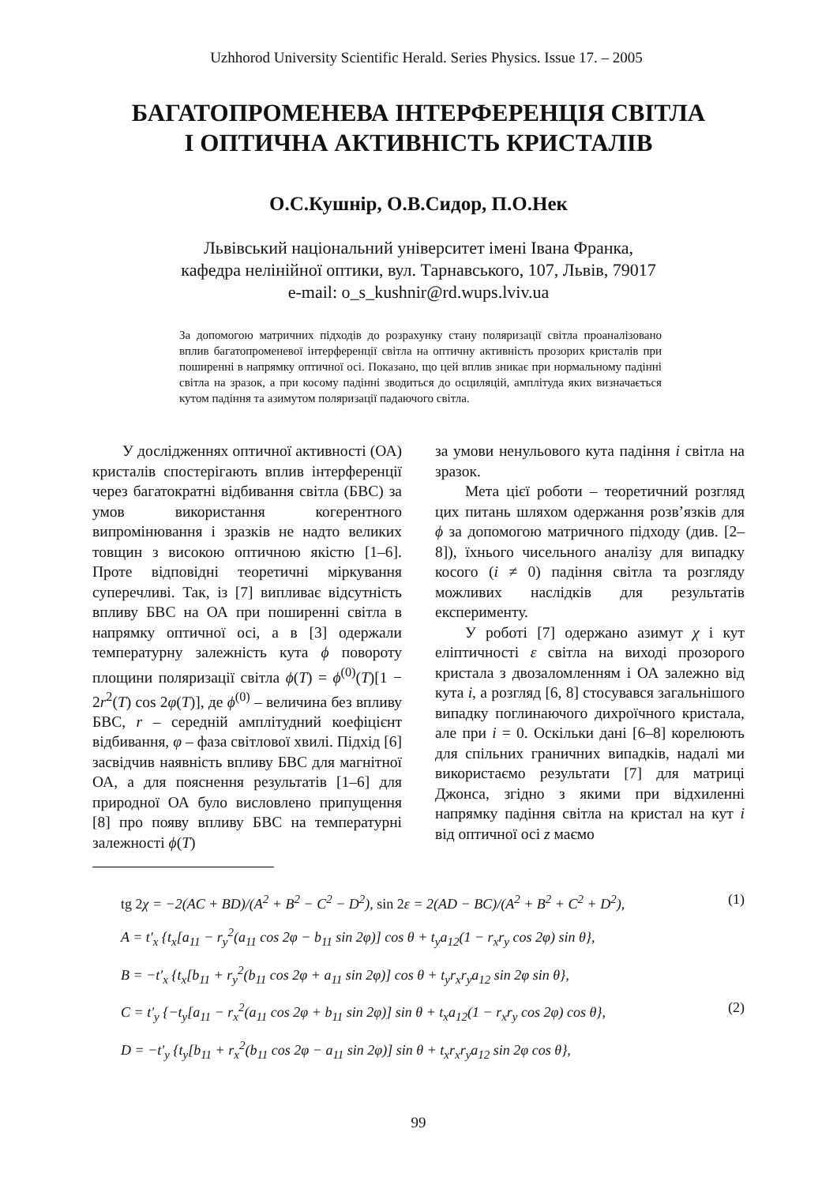Uzhhorod University Scientific Herald. Series Physics. Issue 17. – 2005
БАГАТОПРОМЕНЕВА ІНТЕРФЕРЕНЦІЯ СВІТЛА
І ОПТИЧНА АКТИВНІСТЬ КРИСТАЛІВ
О.С.Кушнір, О.В.Сидор, П.О.Нек
Львівський національний університет імені Івана Франка,
кафедра нелінійної оптики, вул. Тарнавського, 107, Львів, 79017
e-mail: o_s_kushnir@rd.wups.lviv.ua
За допомогою матричних підходів до розрахунку стану поляризації світла проаналізовано вплив багатопроменевої інтерференції світла на оптичну активність прозорих кристалів при поширенні в напрямку оптичної осі. Показано, що цей вплив зникає при нормальному падінні світла на зразок, а при косому падінні зводиться до осциляцій, амплітуда яких визначається кутом падіння та азимутом поляризації падаючого світла.
У дослідженнях оптичної активності (ОА) кристалів спостерігають вплив інтерференції через багатократні відбивання світла (БВС) за умов використання когерентного випромінювання і зразків не надто великих товщин з високою оптичною якістю [1–6]. Проте відповідні теоретичні міркування суперечливі. Так, із [7] випливає відсутність впливу БВС на ОА при поширенні світла в напрямку оптичної осі, а в [3] одержали температурну залежність кута ϕ повороту площини поляризації світла ϕ(T) = ϕ<sup>(0)</sup>(T)[1 − 2r<sup>2</sup>(T) cos 2φ(T)], де ϕ<sup>(0)</sup> – величина без впливу БВС, r – середній амплітудний коефіцієнт відбивання, φ – фаза світлової хвилі. Підхід [6] засвідчив наявність впливу БВС для магнітної ОА, а для пояснення результатів [1–6] для природної ОА було висловлено припущення [8] про появу впливу БВС на температурні залежності ϕ(T)
за умови ненульового кута падіння i світла на зразок.
Мета цієї роботи – теоретичний розгляд цих питань шляхом одержання розв’язків для ϕ за допомогою матричного підходу (див. [2–8]), їхнього чисельного аналізу для випадку косого (i ≠ 0) падіння світла та розгляду можливих наслідків для результатів експерименту.
У роботі [7] одержано азимут χ і кут еліптичності ε світла на виході прозорого кристала з двозаломленням і ОА залежно від кута i, а розгляд [6, 8] стосувався загальнішого випадку поглинаючого дихроїчного кристала, але при i = 0. Оскільки дані [6–8] корелюють для спільних граничних випадків, надалі ми використаємо результати [7] для матриці Джонса, згідно з якими при відхиленні напрямку падіння світла на кристал на кут i від оптичної осі z маємо
tg 2χ = −2(AC + BD)/(A<sup>2</sup> + B<sup>2</sup> − C<sup>2</sup> − D<sup>2</sup>), sin 2ε = 2(AD − BC)/(A<sup>2</sup> + B<sup>2</sup> + C<sup>2</sup> + D<sup>2</sup>), (1)
A = t'<sub>x</sub> {t<sub>x</sub>[a<sub>11</sub> − r<sub>y</sub><sup>2</sup>(a<sub>11</sub> cos 2φ − b<sub>11</sub> sin 2φ)] cos θ + t<sub>y</sub>a<sub>12</sub>(1 − r<sub>x</sub>r<sub>y</sub> cos 2φ) sin θ},
B = −t'<sub>x</sub> {t<sub>x</sub>[b<sub>11</sub> + r<sub>y</sub><sup>2</sup>(b<sub>11</sub> cos 2φ + a<sub>11</sub> sin 2φ)] cos θ + t<sub>y</sub>r<sub>x</sub>r<sub>y</sub>a<sub>12</sub> sin 2φ sin θ},
C = t'<sub>y</sub> {−t<sub>y</sub>[a<sub>11</sub> − r<sub>x</sub><sup>2</sup>(a<sub>11</sub> cos 2φ + b<sub>11</sub> sin 2φ)] sin θ + t<sub>x</sub>a<sub>12</sub>(1 − r<sub>x</sub>r<sub>y</sub> cos 2φ) cos θ}, (2)
D = −t'<sub>y</sub> {t<sub>y</sub>[b<sub>11</sub> + r<sub>x</sub><sup>2</sup>(b<sub>11</sub> cos 2φ − a<sub>11</sub> sin 2φ)] sin θ + t<sub>x</sub>r<sub>x</sub>r<sub>y</sub>a<sub>12</sub> sin 2φ cos θ},
99